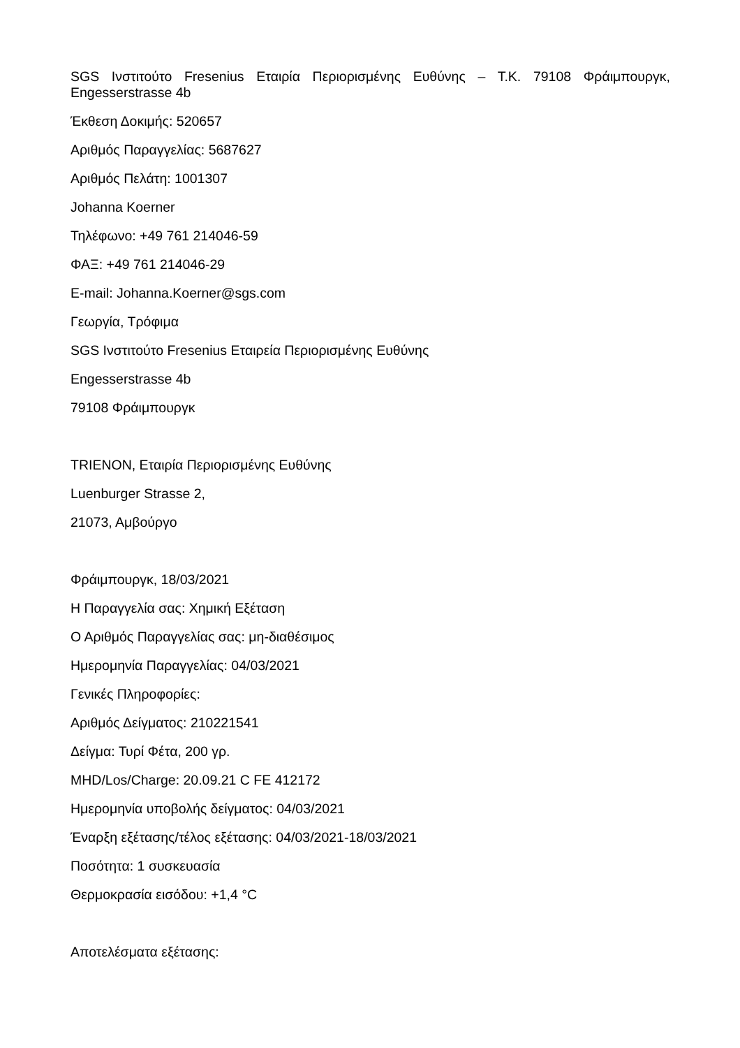SGS Ινστιτούτο Fresenius Εταιρία Περιορισμένης Ευθύνης – Τ.Κ. 79108 Φράιμπουργκ, Engesserstrasse 4b
Έκθεση Δοκιμής: 520657
Αριθμός Παραγγελίας: 5687627
Αριθμός Πελάτη: 1001307
Johanna Koerner
Τηλέφωνο: +49 761 214046-59
ΦΑΞ: +49 761 214046-29
E-mail: Johanna.Koerner@sgs.com
Γεωργία, Τρόφιμα
SGS Ινστιτούτο Fresenius Εταιρεία Περιορισμένης Ευθύνης
Engesserstrasse 4b
79108 Φράιμπουργκ
TRIENON, Εταιρία Περιορισμένης Ευθύνης
Luenburger Strasse 2,
21073, Αμβούργο
Φράιμπουργκ, 18/03/2021
Η Παραγγελία σας: Χημική Εξέταση
Ο Αριθμός Παραγγελίας σας: μη-διαθέσιμος
Ημερομηνία Παραγγελίας: 04/03/2021
Γενικές Πληροφορίες:
Αριθμός Δείγματος: 210221541
Δείγμα: Τυρί Φέτα, 200 γρ.
MHD/Los/Charge: 20.09.21 C FE 412172
Ημερομηνία υποβολής δείγματος: 04/03/2021
Έναρξη εξέτασης/τέλος εξέτασης: 04/03/2021-18/03/2021
Ποσότητα: 1 συσκευασία
Θερμοκρασία εισόδου: +1,4 °C
Αποτελέσματα εξέτασης: